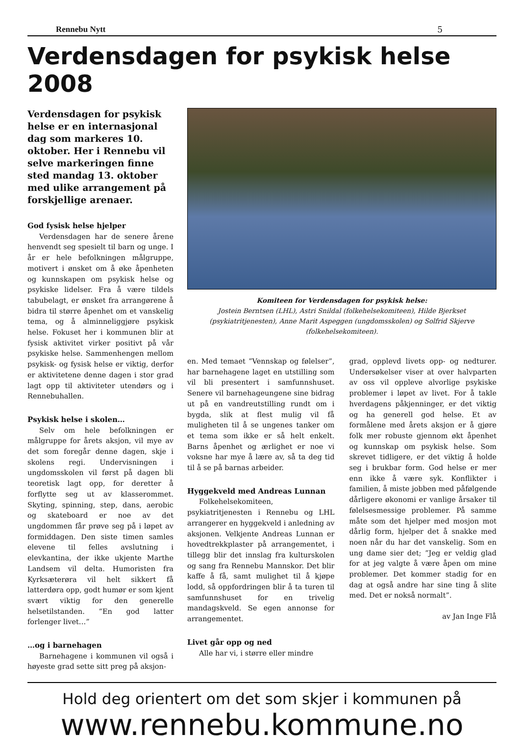Rennebu Nytt 5
Verdensdagen for psykisk helse 2008
Verdensdagen for psykisk helse er en internasjonal dag som markeres 10. oktober. Her i Rennebu vil selve markeringen finne sted mandag 13. oktober med ulike arrangement på forskjellige arenaer.
God fysisk helse hjelper
Verdensdagen har de senere årene henvendt seg spesielt til barn og unge. I år er hele befolkningen målgruppe, motivert i ønsket om å øke åpenheten og kunnskapen om psykisk helse og psykiske lidelser. Fra å være tildels tabubelagt, er ønsket fra arrangørene å bidra til større åpenhet om et vanskelig tema, og å alminneliggjøre psykisk helse. Fokuset her i kommunen blir at fysisk aktivitet virker positivt på vår psykiske helse. Sammenhengen mellom psykisk- og fysisk helse er viktig, derfor er aktivitetene denne dagen i stor grad lagt opp til aktiviteter utendørs og i Rennebuhallen.
Psykisk helse i skolen…
Selv om hele befolkningen er målgruppe for årets aksjon, vil mye av det som foregår denne dagen, skje i skolens regi. Undervisningen i ungdomsskolen vil først på dagen bli teoretisk lagt opp, for deretter å forflytte seg ut av klasserommet. Skyting, spinning, step, dans, aerobic og skateboard er noe av det ungdommen får prøve seg på i løpet av formiddagen. Den siste timen samles elevene til felles avslutning i elevkantina, der ikke ukjente Marthe Landsem vil delta. Humoristen fra Kyrksæterøra vil helt sikkert få latterdøra opp, godt humør er som kjent svært viktig for den generelle helsetilstanden. ”En god latter forlenger livet…”
…og i barnehagen
Barnehagene i kommunen vil også i høyeste grad sette sitt preg på aksjon-
Komiteen for Verdensdagen for psykisk helse:
Jostein Berntsen (LHL), Astri Snildal (folkehelsekomiteen), Hilde Bjerkset (psykiatritjenesten), Anne Marit Aspeggen (ungdomsskolen) og Solfrid Skjerve (folkehelsekomiteen).
en. Med temaet ”Vennskap og følelser”, har barnehagene laget en utstilling som vil bli presentert i samfunnshuset. Senere vil barnehageungene sine bidrag ut på en vandreutstilling rundt om i bygda, slik at flest mulig vil få muligheten til å se ungenes tanker om et tema som ikke er så helt enkelt. Barns åpenhet og ærlighet er noe vi voksne har mye å lære av, så ta deg tid til å se på barnas arbeider.
Hyggekveld med Andreas Lunnan
Folkehelsekomiteen, psykiatritjenesten i Rennebu og LHL arrangerer en hyggekveld i anledning av aksjonen. Velkjente Andreas Lunnan er hovedtrekkplaster på arrangementet, i tillegg blir det innslag fra kulturskolen og sang fra Rennebu Mannskor. Det blir kaffe å få, samt mulighet til å kjøpe lodd, så oppfordringen blir å ta turen til samfunnshuset for en trivelig mandagskveld. Se egen annonse for arrangementet.
Livet går opp og ned
Alle har vi, i større eller mindre
grad, opplevd livets opp- og nedturer. Undersøkelser viser at over halvparten av oss vil oppleve alvorlige psykiske problemer i løpet av livet. For å takle hverdagens påkjenninger, er det viktig og ha generell god helse. Et av formålene med årets aksjon er å gjøre folk mer robuste gjennom økt åpenhet og kunnskap om psykisk helse. Som skrevet tidligere, er det viktig å holde seg i brukbar form. God helse er mer enn ikke å være syk. Konflikter i familien, å miste jobben med påfølgende dårligere økonomi er vanlige årsaker til følelsesmessige problemer. På samme måte som det hjelper med mosjon mot dårlig form, hjelper det å snakke med noen når du har det vanskelig. Som en ung dame sier det; ”Jeg er veldig glad for at jeg valgte å være åpen om mine problemer. Det kommer stadig for en dag at også andre har sine ting å slite med. Det er nokså normalt”.
av Jan Inge Flå
Hold deg orientert om det som skjer i kommunen på
www.rennebu.kommune.no